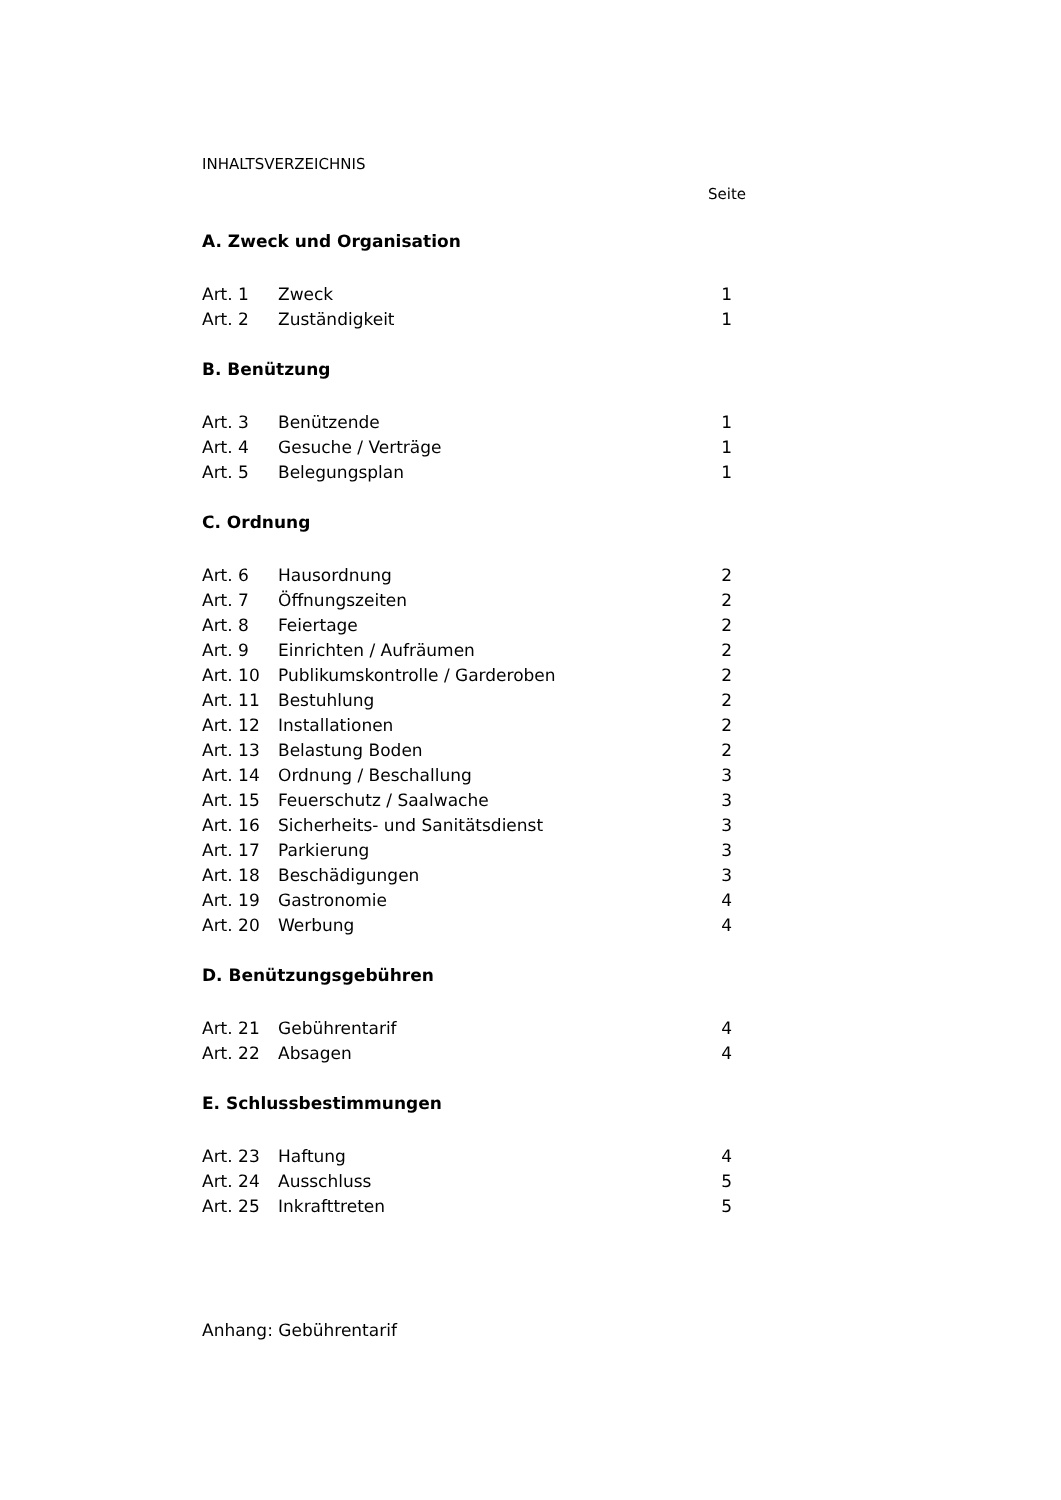INHALTSVERZEICHNIS
Seite
A. Zweck und Organisation
| Art. 1 | Zweck | 1 |
| Art. 2 | Zuständigkeit | 1 |
B. Benützung
| Art. 3 | Benützende | 1 |
| Art. 4 | Gesuche / Verträge | 1 |
| Art. 5 | Belegungsplan | 1 |
C. Ordnung
| Art. 6 | Hausordnung | 2 |
| Art. 7 | Öffnungszeiten | 2 |
| Art. 8 | Feiertage | 2 |
| Art. 9 | Einrichten / Aufräumen | 2 |
| Art. 10 | Publikumskontrolle / Garderoben | 2 |
| Art. 11 | Bestuhlung | 2 |
| Art. 12 | Installationen | 2 |
| Art. 13 | Belastung Boden | 2 |
| Art. 14 | Ordnung / Beschallung | 3 |
| Art. 15 | Feuerschutz / Saalwache | 3 |
| Art. 16 | Sicherheits- und Sanitätsdienst | 3 |
| Art. 17 | Parkierung | 3 |
| Art. 18 | Beschädigungen | 3 |
| Art. 19 | Gastronomie | 4 |
| Art. 20 | Werbung | 4 |
D. Benützungsgebühren
| Art. 21 | Gebührentarif | 4 |
| Art. 22 | Absagen | 4 |
E. Schlussbestimmungen
| Art. 23 | Haftung | 4 |
| Art. 24 | Ausschluss | 5 |
| Art. 25 | Inkrafttreten | 5 |
Anhang: Gebührentarif